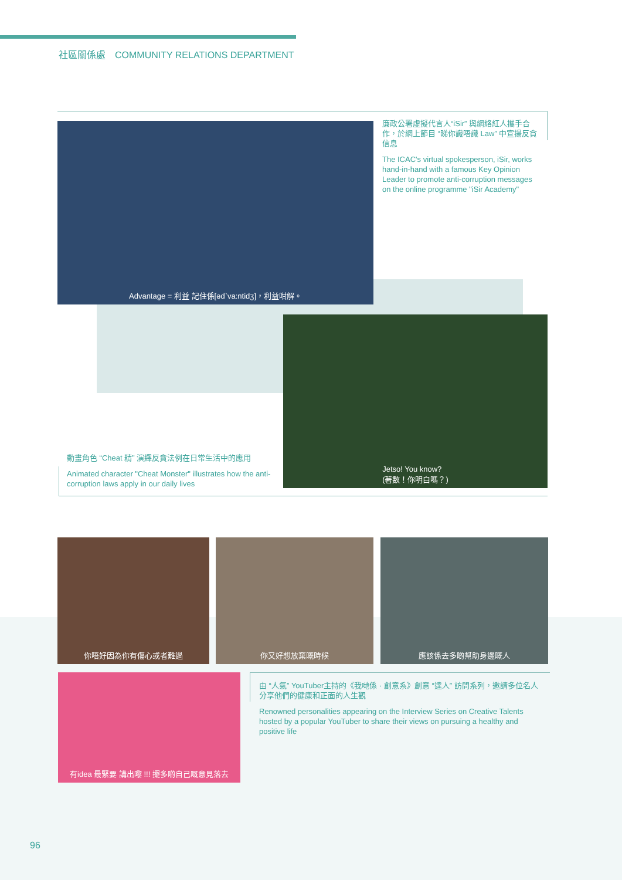社區關係處　COMMUNITY RELATIONS DEPARTMENT
Advantage = 利益 記住係[əd`va:ntidʒ]，利益咁解。
廉政公署虛擬代言人“iSir” 與網絡紅人攜手合作，於網上節目 “睇你識唔識 Law” 中宣揚反貪信息
The ICAC's virtual spokesperson, iSir, works hand-in-hand with a famous Key Opinion Leader to promote anti-corruption messages on the online programme "iSir Academy"
Jetso! You know?
(著數！你明白嗎？)
動畫角色 “Cheat 精” 演繹反貪法例在日常生活中的應用
Animated character "Cheat Monster" illustrates how the anti-corruption laws apply in our daily lives
你唔好因為你有傷心或者難過 你又好想放棄嘅時候 應該係去多啲幫助身邊嘅人
有idea 最緊要 講出嚟 !!! 擺多啲自己嘅意見落去
由 “人氣” YouTuber主持的《我哋係 · 創意系》創意 “達人” 訪問系列，邀請多位名人分享他們的健康和正面的人生觀
Renowned personalities appearing on the Interview Series on Creative Talents hosted by a popular YouTuber to share their views on pursuing a healthy and positive life
96